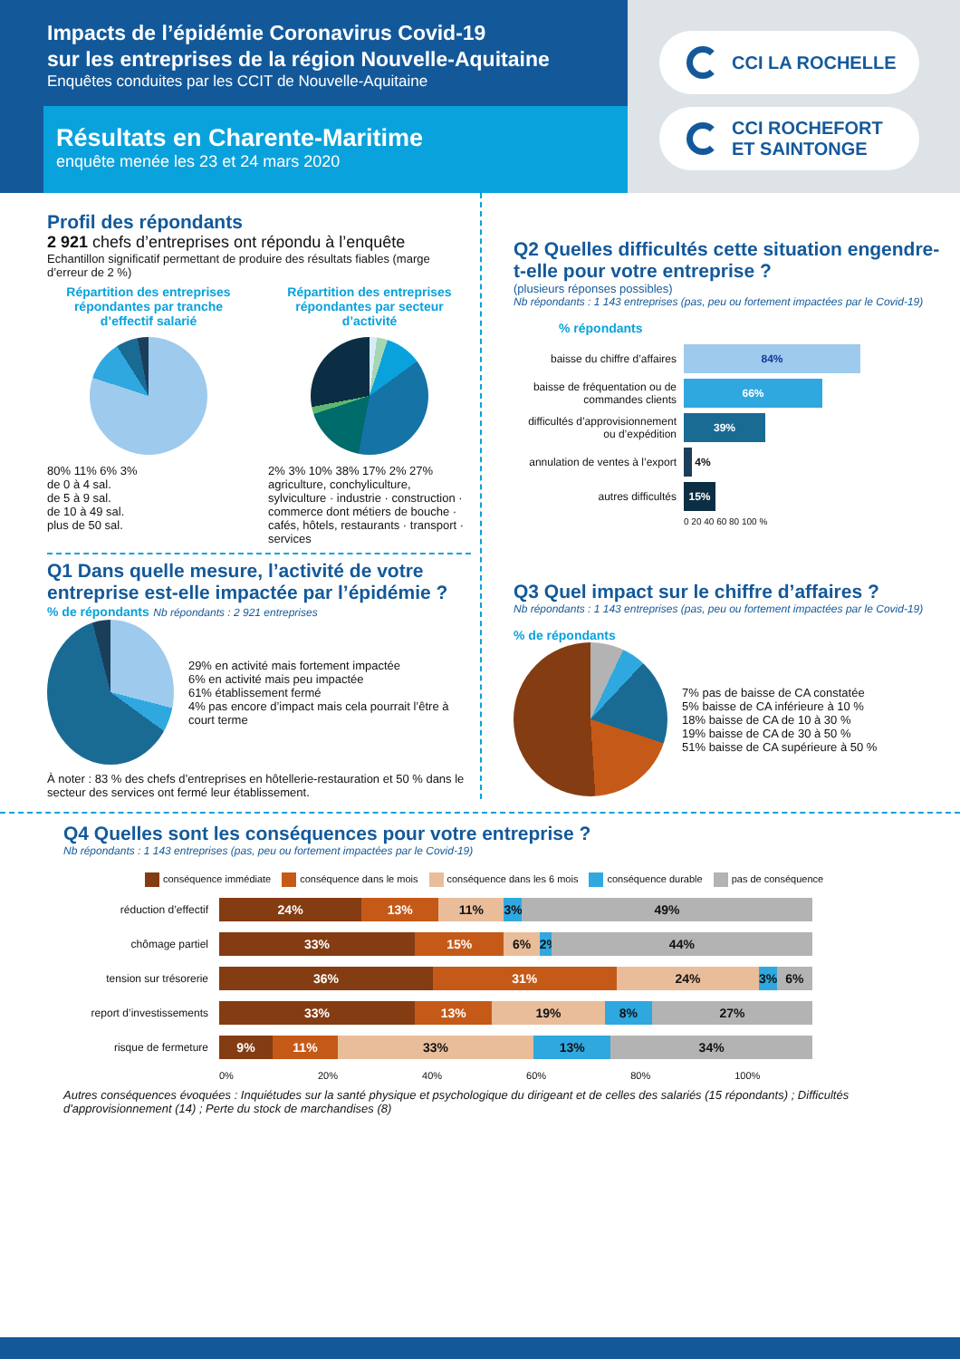Impacts de l’épidémie Coronavirus Covid-19
sur les entreprises de la région Nouvelle-Aquitaine
Enquêtes conduites par les CCIT de Nouvelle-Aquitaine
Résultats en Charente-Maritime
enquête menée les 23 et 24 mars 2020
CCI LA ROCHELLE
CCI ROCHEFORT
ET SAINTONGE
Profil des répondants
2 921 chefs d’entreprises ont répondu à l’enquête
Echantillon significatif permettant de produire des résultats fiables (marge d’erreur de 2 %)
Répartition des entreprises répondantes par tranche d’effectif salarié
80% 11% 6% 3%
de 0 à 4 sal.
de 5 à 9 sal.
de 10 à 49 sal.
plus de 50 sal.
Répartition des entreprises répondantes par secteur d’activité
2% 3% 10% 38% 17% 2% 27%
agriculture, conchyliculture, sylviculture · industrie · construction · commerce dont métiers de bouche · cafés, hôtels, restaurants · transport · services
Q1 Dans quelle mesure, l’activité de votre entreprise est-elle impactée par l’épidémie ?
% de répondants Nb répondants : 2 921 entreprises
29% en activité mais fortement impactée
6% en activité mais peu impactée
61% établissement fermé
4% pas encore d’impact mais cela pourrait l’être à court terme
À noter : 83 % des chefs d’entreprises en hôtellerie-restauration et 50 % dans le secteur des services ont fermé leur établissement.
Q2 Quelles difficultés cette situation engendre-t-elle pour votre entreprise ?
(plusieurs réponses possibles)
Nb répondants : 1 143 entreprises (pas, peu ou fortement impactées par le Covid-19)
% répondants
baisse du chiffre d’affaires 84%
baisse de fréquentation ou de commandes clients 66%
difficultés d’approvisionnement ou d’expédition 39%
annulation de ventes à l’export 4%
autres difficultés 15%
0 20 40 60 80 100 %
Q3 Quel impact sur le chiffre d’affaires ?
Nb répondants : 1 143 entreprises (pas, peu ou fortement impactées par le Covid-19)
% de répondants
7% pas de baisse de CA constatée
5% baisse de CA inférieure à 10 %
18% baisse de CA de 10 à 30 %
19% baisse de CA de 30 à 50 %
51% baisse de CA supérieure à 50 %
Q4 Quelles sont les conséquences pour votre entreprise ?
Nb répondants : 1 143 entreprises (pas, peu ou fortement impactées par le Covid-19)
conséquence immédiate conséquence dans le mois conséquence dans les 6 mois conséquence durable pas de conséquence
réduction d’effectif
24% 13% 11% 3% 49%
chômage partiel
33% 15% 6% 2% 44%
tension sur trésorerie
36% 31% 24% 3% 6%
report d’investissements
33% 13% 19% 8% 27%
risque de fermeture
9% 11% 33% 13% 34%
0% 20% 40% 60% 80% 100%
Autres conséquences évoquées : Inquiétudes sur la santé physique et psychologique du dirigeant et de celles des salariés (15 répondants) ; Difficultés d'approvisionnement (14) ; Perte du stock de marchandises (8)